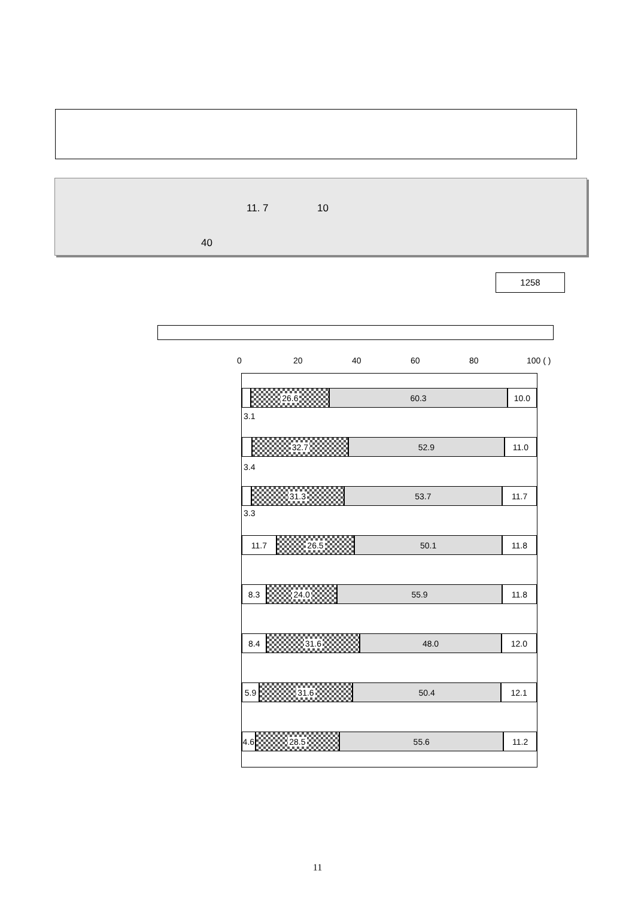11. 7 10
40
1258
0 20 40 60 80 100 ( )
26.6 60.3 10.0
3.1
32.7 52.9 11.0
3.4
31.3 53.7 11.7
3.3
11.7 26.5 50.1 11.8
8.3 24.0 55.9 11.8
8.4 31.6 48.0 12.0
5.9 31.6 50.4 12.1
4.6 28.5 55.6 11.2
11